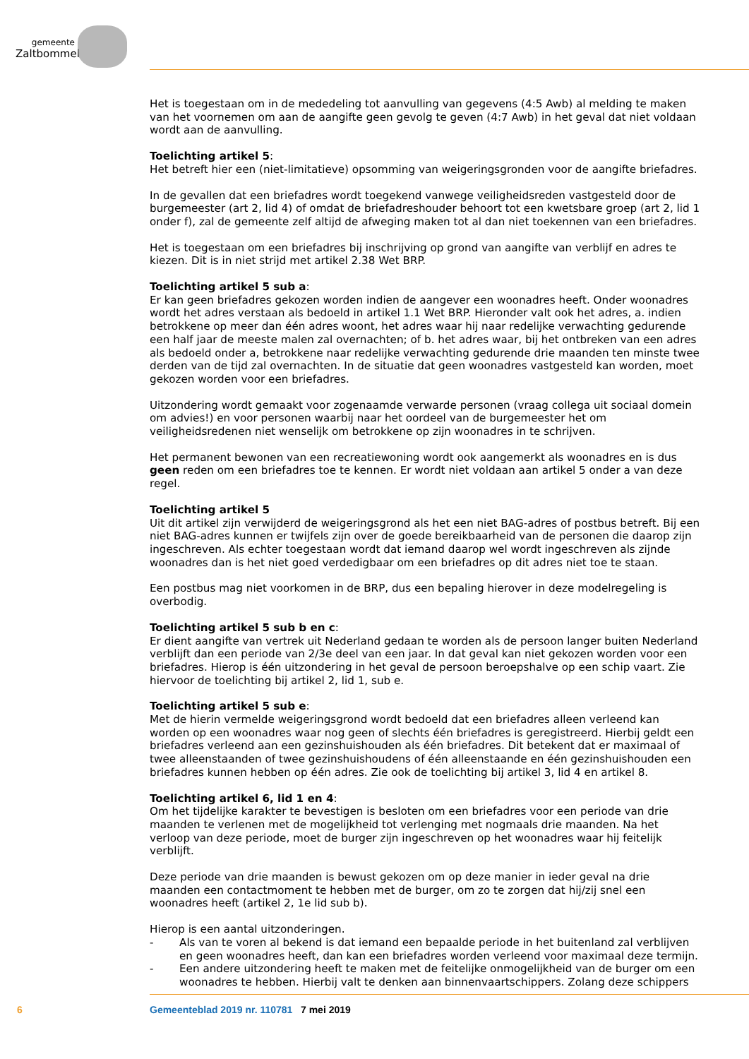gemeente
Zaltbommel
Het is toegestaan om in de mededeling tot aanvulling van gegevens (4:5 Awb) al melding te maken van het voornemen om aan de aangifte geen gevolg te geven (4:7 Awb) in het geval dat niet voldaan wordt aan de aanvulling.
Toelichting artikel 5:
Het betreft hier een (niet-limitatieve) opsomming van weigeringsgronden voor de aangifte briefadres.
In de gevallen dat een briefadres wordt toegekend vanwege veiligheidsreden vastgesteld door de burgemeester (art 2, lid 4) of omdat de briefadreshouder behoort tot een kwetsbare groep (art 2, lid 1 onder f), zal de gemeente zelf altijd de afweging maken tot al dan niet toekennen van een briefadres.
Het is toegestaan om een briefadres bij inschrijving op grond van aangifte van verblijf en adres te kiezen. Dit is in niet strijd met artikel 2.38 Wet BRP.
Toelichting artikel 5 sub a:
Er kan geen briefadres gekozen worden indien de aangever een woonadres heeft. Onder woonadres wordt het adres verstaan als bedoeld in artikel 1.1 Wet BRP. Hieronder valt ook het adres, a. indien betrokkene op meer dan één adres woont, het adres waar hij naar redelijke verwachting gedurende een half jaar de meeste malen zal overnachten; of b. het adres waar, bij het ontbreken van een adres als bedoeld onder a, betrokkene naar redelijke verwachting gedurende drie maanden ten minste twee derden van de tijd zal overnachten. In de situatie dat geen woonadres vastgesteld kan worden, moet gekozen worden voor een briefadres.
Uitzondering wordt gemaakt voor zogenaamde verwarde personen (vraag collega uit sociaal domein om advies!) en voor personen waarbij naar het oordeel van de burgemeester het om veiligheidsredenen niet wenselijk om betrokkene op zijn woonadres in te schrijven.
Het permanent bewonen van een recreatiewoning wordt ook aangemerkt als woonadres en is dus geen reden om een briefadres toe te kennen. Er wordt niet voldaan aan artikel 5 onder a van deze regel.
Toelichting artikel 5
Uit dit artikel zijn verwijderd de weigeringsgrond als het een niet BAG-adres of postbus betreft. Bij een niet BAG-adres kunnen er twijfels zijn over de goede bereikbaarheid van de personen die daarop zijn ingeschreven. Als echter toegestaan wordt dat iemand daarop wel wordt ingeschreven als zijnde woonadres dan is het niet goed verdedigbaar om een briefadres op dit adres niet toe te staan.
Een postbus mag niet voorkomen in de BRP, dus een bepaling hierover in deze modelregeling is overbodig.
Toelichting artikel 5 sub b en c:
Er dient aangifte van vertrek uit Nederland gedaan te worden als de persoon langer buiten Nederland verblijft dan een periode van 2/3e deel van een jaar. In dat geval kan niet gekozen worden voor een briefadres. Hierop is één uitzondering in het geval de persoon beroepshalve op een schip vaart. Zie hiervoor de toelichting bij artikel 2, lid 1, sub e.
Toelichting artikel 5 sub e:
Met de hierin vermelde weigeringsgrond wordt bedoeld dat een briefadres alleen verleend kan worden op een woonadres waar nog geen of slechts één briefadres is geregistreerd. Hierbij geldt een briefadres verleend aan een gezinshuishouden als één briefadres. Dit betekent dat er maximaal of twee alleenstaanden of twee gezinshuishoudens of één alleenstaande en één gezinshuishouden een briefadres kunnen hebben op één adres. Zie ook de toelichting bij artikel 3, lid 4 en artikel 8.
Toelichting artikel 6, lid 1 en 4:
Om het tijdelijke karakter te bevestigen is besloten om een briefadres voor een periode van drie maanden te verlenen met de mogelijkheid tot verlenging met nogmaals drie maanden. Na het verloop van deze periode, moet de burger zijn ingeschreven op het woonadres waar hij feitelijk verblijft.
Deze periode van drie maanden is bewust gekozen om op deze manier in ieder geval na drie maanden een contactmoment te hebben met de burger, om zo te zorgen dat hij/zij snel een woonadres heeft (artikel 2, 1e lid sub b).
Hierop is een aantal uitzonderingen.
- Als van te voren al bekend is dat iemand een bepaalde periode in het buitenland zal verblijven en geen woonadres heeft, dan kan een briefadres worden verleend voor maximaal deze termijn.
- Een andere uitzondering heeft te maken met de feitelijke onmogelijkheid van de burger om een woonadres te hebben. Hierbij valt te denken aan binnenvaartschippers. Zolang deze schippers
6 Gemeenteblad 2019 nr. 110781 7 mei 2019